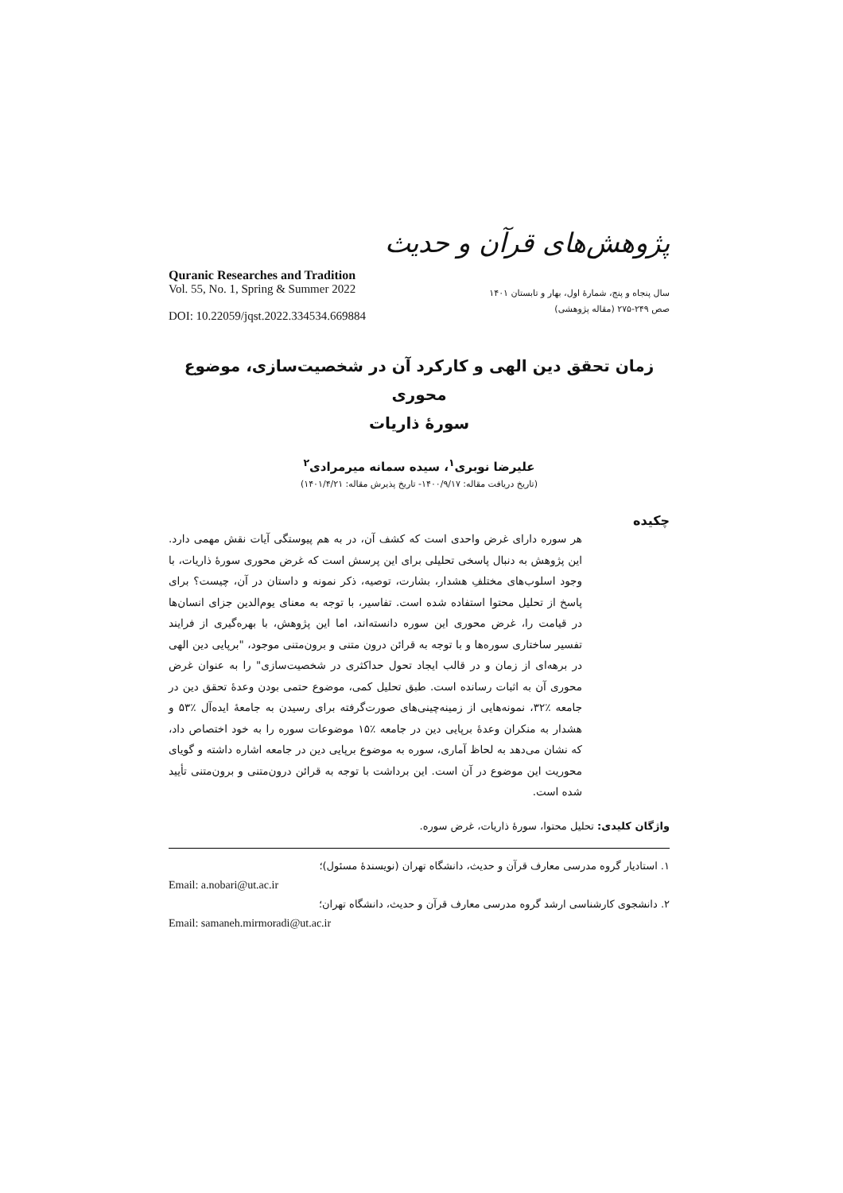پژوهش‌های قرآن و حدیث
Quranic Researches and Tradition
Vol. 55, No. 1, Spring & Summer 2022
DOI: 10.22059/jqst.2022.334534.669884
سال پنجاه و پنج، شمارهٔ اول، بهار و تابستان ۱۴۰۱
صص ۲۴۹-۲۷۵ (مقاله پژوهشی)
زمان تحقق دین الهی و کارکرد آن در شخصیت‌سازی، موضوع محوری
سورهٔ ذاریات
علیرضا نوبری<sup>۱</sup>، سیده سمانه میرمرادی<sup>۲</sup>
(تاریخ دریافت مقاله: ۱۴۰۰/۹/۱۷- تاریخ پذیرش مقاله: ۱۴۰۱/۴/۲۱)
چکیده
هر سوره دارای غرض واحدی است که کشف آن، در به هم پیوستگی آیات نقش مهمی دارد. این پژوهش به دنبال پاسخی تحلیلی برای این پرسش است که غرض محوری سورهٔ ذاریات، با وجود اسلوب‌های مختلفِ هشدار، بشارت، توصیه، ذکر نمونه و داستان در آن، چیست؟ برای پاسخ از تحلیل محتوا استفاده شده است. تفاسیر، با توجه به معنای یوم‌الدین جزای انسان‌ها در قیامت را، غرض محوری این سوره دانسته‌اند، اما این پژوهش، با بهره‌گیری از فرایند تفسیر ساختاری سوره‌ها و با توجه به قرائن درون متنی و برون‌متنی موجود، "برپایی دین الهی در برهه‌ای از زمان و در قالب ایجاد تحول حداکثری در شخصیت‌سازی" را به عنوان غرض محوری آن به اثبات رسانده است. طبق تحلیل کمی، موضوع حتمی بودن وعدهٔ تحقق دین در جامعه ٪۳۲، نمونه‌هایی از زمینه‌چینی‌های صورت‌گرفته برای رسیدن به جامعهٔ ایده‌آل ٪۵۳ و هشدار به منکران وعدهٔ برپایی دین در جامعه ٪۱۵ موضوعات سوره را به خود اختصاص داد، که نشان می‌دهد به لحاظ آماری، سوره به موضوع برپایی دین در جامعه اشاره داشته و گویای محوریت این موضوع در آن است. این برداشت با توجه به قرائن درون‌متنی و برون‌متنی تأیید شده است.
واژگان کلیدی: تحلیل محتوا، سورهٔ ذاریات، غرض سوره.
۱. استادیار گروه مدرسی معارف قرآن و حدیث، دانشگاه تهران (نویسندهٔ مسئول)؛
Email: a.nobari@ut.ac.ir
۲. دانشجوی کارشناسی ارشد گروه مدرسی معارف قرآن و حدیث، دانشگاه تهران؛
Email: samaneh.mirmoradi@ut.ac.ir